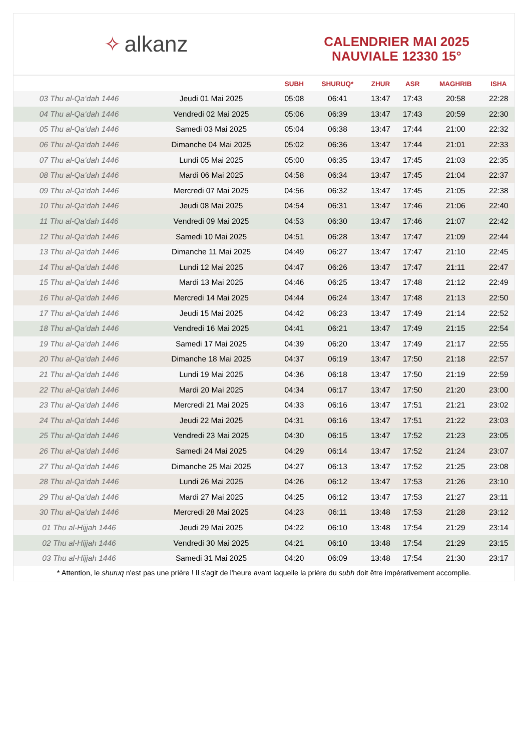✧ alkanz
CALENDRIER MAI 2025
NAUVIALE 12330 15°
| | | SUBH | SHURUQ* | ZHUR | ASR | MAGHRIB | ISHA |
| --- | --- | --- | --- | --- | --- | --- | --- |
| 03 Thu al-Qa‘dah 1446 | Jeudi 01 Mai 2025 | 05:08 | 06:41 | 13:47 | 17:43 | 20:58 | 22:28 |
| 04 Thu al-Qa‘dah 1446 | Vendredi 02 Mai 2025 | 05:06 | 06:39 | 13:47 | 17:43 | 20:59 | 22:30 |
| 05 Thu al-Qa‘dah 1446 | Samedi 03 Mai 2025 | 05:04 | 06:38 | 13:47 | 17:44 | 21:00 | 22:32 |
| 06 Thu al-Qa‘dah 1446 | Dimanche 04 Mai 2025 | 05:02 | 06:36 | 13:47 | 17:44 | 21:01 | 22:33 |
| 07 Thu al-Qa‘dah 1446 | Lundi 05 Mai 2025 | 05:00 | 06:35 | 13:47 | 17:45 | 21:03 | 22:35 |
| 08 Thu al-Qa‘dah 1446 | Mardi 06 Mai 2025 | 04:58 | 06:34 | 13:47 | 17:45 | 21:04 | 22:37 |
| 09 Thu al-Qa‘dah 1446 | Mercredi 07 Mai 2025 | 04:56 | 06:32 | 13:47 | 17:45 | 21:05 | 22:38 |
| 10 Thu al-Qa‘dah 1446 | Jeudi 08 Mai 2025 | 04:54 | 06:31 | 13:47 | 17:46 | 21:06 | 22:40 |
| 11 Thu al-Qa‘dah 1446 | Vendredi 09 Mai 2025 | 04:53 | 06:30 | 13:47 | 17:46 | 21:07 | 22:42 |
| 12 Thu al-Qa‘dah 1446 | Samedi 10 Mai 2025 | 04:51 | 06:28 | 13:47 | 17:47 | 21:09 | 22:44 |
| 13 Thu al-Qa‘dah 1446 | Dimanche 11 Mai 2025 | 04:49 | 06:27 | 13:47 | 17:47 | 21:10 | 22:45 |
| 14 Thu al-Qa‘dah 1446 | Lundi 12 Mai 2025 | 04:47 | 06:26 | 13:47 | 17:47 | 21:11 | 22:47 |
| 15 Thu al-Qa‘dah 1446 | Mardi 13 Mai 2025 | 04:46 | 06:25 | 13:47 | 17:48 | 21:12 | 22:49 |
| 16 Thu al-Qa‘dah 1446 | Mercredi 14 Mai 2025 | 04:44 | 06:24 | 13:47 | 17:48 | 21:13 | 22:50 |
| 17 Thu al-Qa‘dah 1446 | Jeudi 15 Mai 2025 | 04:42 | 06:23 | 13:47 | 17:49 | 21:14 | 22:52 |
| 18 Thu al-Qa‘dah 1446 | Vendredi 16 Mai 2025 | 04:41 | 06:21 | 13:47 | 17:49 | 21:15 | 22:54 |
| 19 Thu al-Qa‘dah 1446 | Samedi 17 Mai 2025 | 04:39 | 06:20 | 13:47 | 17:49 | 21:17 | 22:55 |
| 20 Thu al-Qa‘dah 1446 | Dimanche 18 Mai 2025 | 04:37 | 06:19 | 13:47 | 17:50 | 21:18 | 22:57 |
| 21 Thu al-Qa‘dah 1446 | Lundi 19 Mai 2025 | 04:36 | 06:18 | 13:47 | 17:50 | 21:19 | 22:59 |
| 22 Thu al-Qa‘dah 1446 | Mardi 20 Mai 2025 | 04:34 | 06:17 | 13:47 | 17:50 | 21:20 | 23:00 |
| 23 Thu al-Qa‘dah 1446 | Mercredi 21 Mai 2025 | 04:33 | 06:16 | 13:47 | 17:51 | 21:21 | 23:02 |
| 24 Thu al-Qa‘dah 1446 | Jeudi 22 Mai 2025 | 04:31 | 06:16 | 13:47 | 17:51 | 21:22 | 23:03 |
| 25 Thu al-Qa‘dah 1446 | Vendredi 23 Mai 2025 | 04:30 | 06:15 | 13:47 | 17:52 | 21:23 | 23:05 |
| 26 Thu al-Qa‘dah 1446 | Samedi 24 Mai 2025 | 04:29 | 06:14 | 13:47 | 17:52 | 21:24 | 23:07 |
| 27 Thu al-Qa‘dah 1446 | Dimanche 25 Mai 2025 | 04:27 | 06:13 | 13:47 | 17:52 | 21:25 | 23:08 |
| 28 Thu al-Qa‘dah 1446 | Lundi 26 Mai 2025 | 04:26 | 06:12 | 13:47 | 17:53 | 21:26 | 23:10 |
| 29 Thu al-Qa‘dah 1446 | Mardi 27 Mai 2025 | 04:25 | 06:12 | 13:47 | 17:53 | 21:27 | 23:11 |
| 30 Thu al-Qa‘dah 1446 | Mercredi 28 Mai 2025 | 04:23 | 06:11 | 13:48 | 17:53 | 21:28 | 23:12 |
| 01 Thu al-Hijjah 1446 | Jeudi 29 Mai 2025 | 04:22 | 06:10 | 13:48 | 17:54 | 21:29 | 23:14 |
| 02 Thu al-Hijjah 1446 | Vendredi 30 Mai 2025 | 04:21 | 06:10 | 13:48 | 17:54 | 21:29 | 23:15 |
| 03 Thu al-Hijjah 1446 | Samedi 31 Mai 2025 | 04:20 | 06:09 | 13:48 | 17:54 | 21:30 | 23:17 |
* Attention, le shuruq n'est pas une prière ! Il s'agit de l'heure avant laquelle la prière du subh doit être impérativement accomplie.